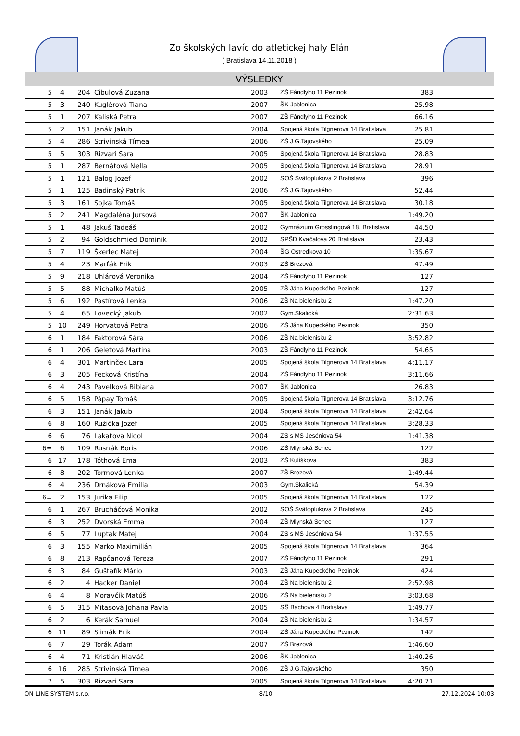Zo školských lavíc do atletickej haly Elán
( Bratislava 14.11.2018 )
VÝSLEDKY
| 5 | 4 | 204 | Cibulová Zuzana | 2003 | ZŠ Fándlyho 11 Pezinok | 383 | |
| 5 | 3 | 240 | Kuglérová Tiana | 2007 | ŠK Jablonica | 25.98 | |
| 5 | 1 | 207 | Kaliská Petra | 2007 | ZŠ Fándlyho 11 Pezinok | 66.16 | |
| 5 | 2 | 151 | Janák Jakub | 2004 | Spojená škola Tilgnerova 14 Bratislava | 25.81 | |
| 5 | 4 | 286 | Strivinská Tímea | 2006 | ZŠ J.G.Tajovského | 25.09 | |
| 5 | 5 | 303 | Rizvari Sara | 2005 | Spojená škola Tilgnerova 14 Bratislava | 28.83 | |
| 5 | 1 | 287 | Bernátová Nella | 2005 | Spojená škola Tilgnerova 14 Bratislava | 28.91 | |
| 5 | 1 | 121 | Balog Jozef | 2002 | SOŠ Svätoplukova 2 Bratislava | 396 | |
| 5 | 1 | 125 | Badinský Patrik | 2006 | ZŠ J.G.Tajovského | 52.44 | |
| 5 | 3 | 161 | Sojka Tomáš | 2005 | Spojená škola Tilgnerova 14 Bratislava | 30.18 | |
| 5 | 2 | 241 | Magdaléna Jursová | 2007 | ŠK Jablonica | 1:49.20 | |
| 5 | 1 | 48 | Jakuš Tadeáš | 2002 | Gymnázium Grosslingová 18, Bratislava | 44.50 | |
| 5 | 2 | 94 | Goldschmied Dominik | 2002 | SPŠD Kvačalova 20 Bratislava | 23.43 | |
| 5 | 7 | 119 | Škerlec Matej | 2004 | ŠG Ostredkova 10 | 1:35.67 | |
| 5 | 4 | 23 | Marťák Erik | 2003 | ZŠ Brezová | 47.49 | |
| 5 | 9 | 218 | Uhlárová Veronika | 2004 | ZŠ Fándlyho 11 Pezinok | 127 | |
| 5 | 5 | 88 | Michalko Matúš | 2005 | ZŠ Jána Kupeckého Pezinok | 127 | |
| 5 | 6 | 192 | Pastírová Lenka | 2006 | ZŠ Na bielenisku 2 | 1:47.20 | |
| 5 | 4 | 65 | Lovecký Jakub | 2002 | Gym.Skalická | 2:31.63 | |
| 5 | 10 | 249 | Horvatová Petra | 2006 | ZŠ Jána Kupeckého Pezinok | 350 | |
| 6 | 1 | 184 | Faktorová Sára | 2006 | ZŠ Na bielenisku 2 | 3:52.82 | |
| 6 | 1 | 206 | Geletová Martina | 2003 | ZŠ Fándlyho 11 Pezinok | 54.65 | |
| 6 | 4 | 301 | Martinček Lara | 2005 | Spojená škola Tilgnerova 14 Bratislava | 4:11.17 | |
| 6 | 3 | 205 | Fecková Kristína | 2004 | ZŠ Fándlyho 11 Pezinok | 3:11.66 | |
| 6 | 4 | 243 | Pavelková Bibiana | 2007 | ŠK Jablonica | 26.83 | |
| 6 | 5 | 158 | Pápay Tomáš | 2005 | Spojená škola Tilgnerova 14 Bratislava | 3:12.76 | |
| 6 | 3 | 151 | Janák Jakub | 2004 | Spojená škola Tilgnerova 14 Bratislava | 2:42.64 | |
| 6 | 8 | 160 | Ružička Jozef | 2005 | Spojená škola Tilgnerova 14 Bratislava | 3:28.33 | |
| 6 | 6 | 76 | Lakatova Nicol | 2004 | ZS s MS Jeséniova 54 | 1:41.38 | |
| 6= | 6 | 109 | Rusnák Boris | 2006 | ZŠ Mlynská Senec | 122 | |
| 6 | 17 | 178 | Tóthová Ema | 2003 | ZŠ Kulíškova | 383 | |
| 6 | 8 | 202 | Tormová Lenka | 2007 | ZŠ Brezová | 1:49.44 | |
| 6 | 4 | 236 | Drnáková Emília | 2003 | Gym.Skalická | 54.39 | |
| 6= | 2 | 153 | Jurika Filip | 2005 | Spojená škola Tilgnerova 14 Bratislava | 122 | |
| 6 | 1 | 267 | Brucháčová Monika | 2002 | SOŠ Svätoplukova 2 Bratislava | 245 | |
| 6 | 3 | 252 | Dvorská Emma | 2004 | ZŠ Mlynská Senec | 127 | |
| 6 | 5 | 77 | Luptak Matej | 2004 | ZS s MS Jeséniova 54 | 1:37.55 | |
| 6 | 3 | 155 | Marko Maximilián | 2005 | Spojená škola Tilgnerova 14 Bratislava | 364 | |
| 6 | 8 | 213 | Rapčanová Tereza | 2007 | ZŠ Fándlyho 11 Pezinok | 291 | |
| 6 | 3 | 84 | Guštafík Mário | 2003 | ZŠ Jána Kupeckého Pezinok | 424 | |
| 6 | 2 | 4 | Hacker Daniel | 2004 | ZŠ Na bielenisku 2 | 2:52.98 | |
| 6 | 4 | 8 | Moravčík Matúš | 2006 | ZŠ Na bielenisku 2 | 3:03.68 | |
| 6 | 5 | 315 | Mitasová Johana Pavla | 2005 | SŠ Bachova 4 Bratislava | 1:49.77 | |
| 6 | 2 | 6 | Kerák Samuel | 2004 | ZŠ Na bielenisku 2 | 1:34.57 | |
| 6 | 11 | 89 | Slimák Erik | 2004 | ZŠ Jána Kupeckého Pezinok | 142 | |
| 6 | 7 | 29 | Torák Adam | 2007 | ZŠ Brezová | 1:46.60 | |
| 6 | 4 | 71 | Kristián Hlaváč | 2006 | ŠK Jablonica | 1:40.26 | |
| 6 | 16 | 285 | Strivinská Timea | 2006 | ZŠ J.G.Tajovského | 350 | |
| 7 | 5 | 303 | Rizvari Sara | 2005 | Spojená škola Tilgnerova 14 Bratislava | 4:20.71 | |
ON LINE SYSTEM s.r.o. 8/10 27.12.2024 10:03